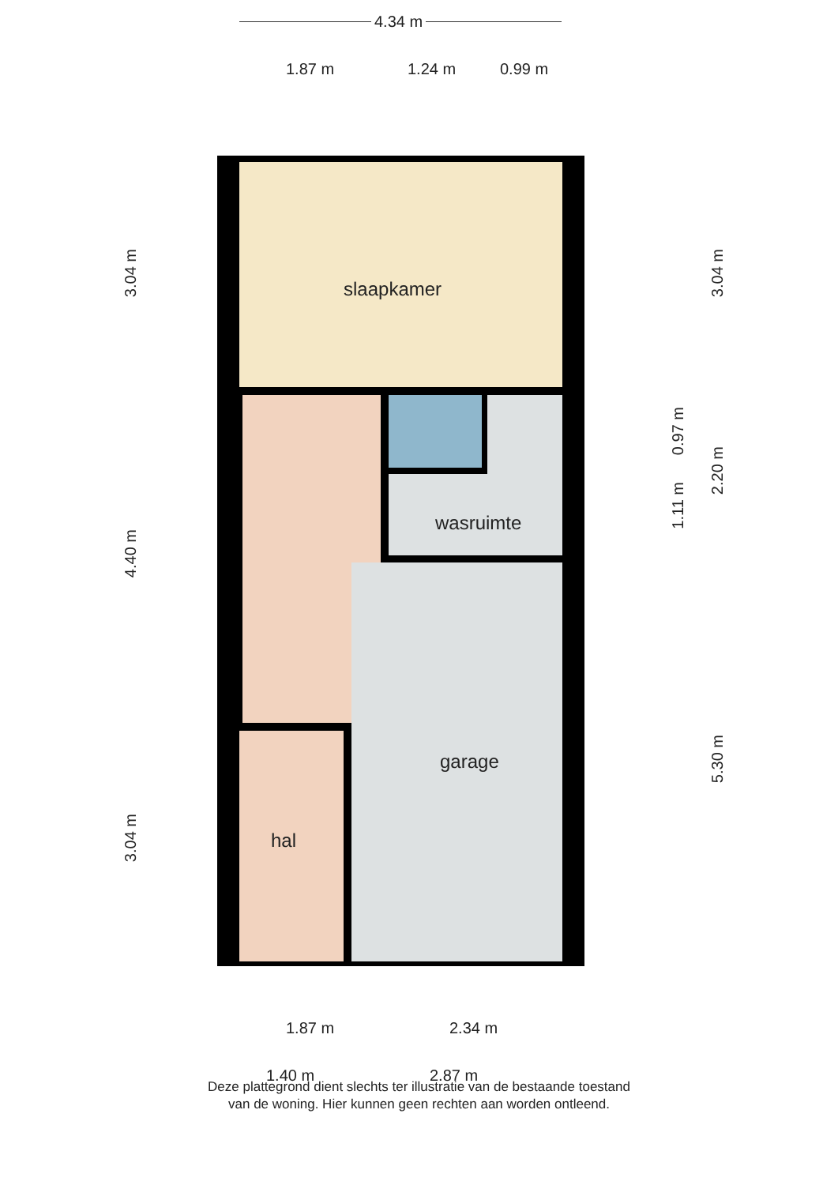4.34 m
1.87 m 1.24 m 0.99 m
slaapkamer
wasruimte
garage
hal
3.04 m
4.40 m
3.04 m
3.04 m
0.97 m
1.11 m
2.20 m
5.30 m
1.87 m 2.34 m
1.40 m 2.87 m
Deze plattegrond dient slechts ter illustratie van de bestaande toestand
van de woning. Hier kunnen geen rechten aan worden ontleend.